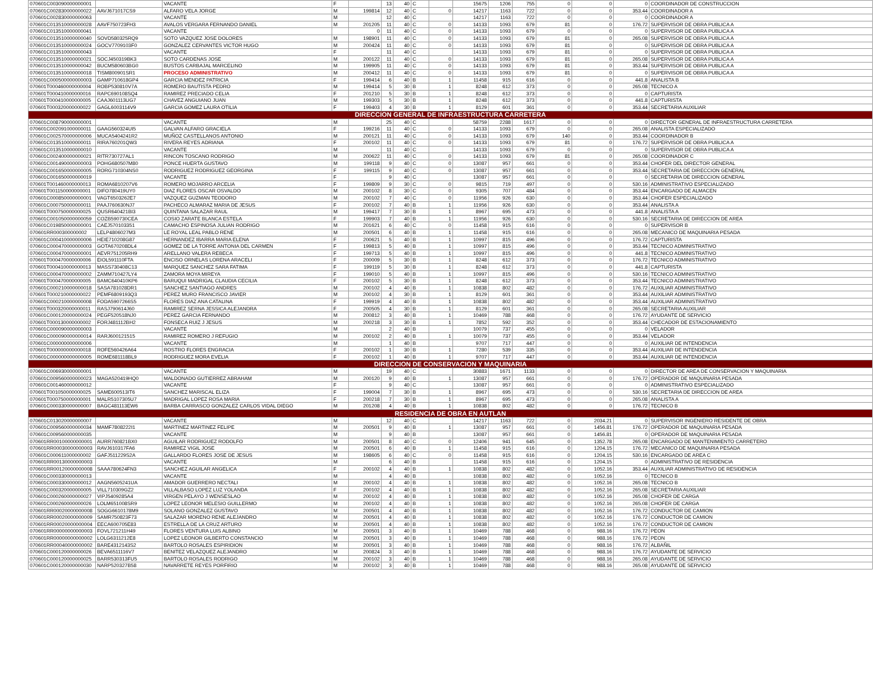| 070601C003090000000001 | | VACANTE | F | | 13 | 40 | C | | 15675 | 1206 | 755 | 0 | 0 | 0 | COORDINADOR DE CONSTRUCCION |
| 070601C002830000000022 | AAVJ671017CS9 | ALFARO VELA JORGE | M | 199814 | 12 | 40 | C | 0 | 14217 | 1163 | 722 | 0 | 0 | 353.44 | COORDINADOR A |
| 070601C002830000000063 | | VACANTE | M | | 12 | 40 | C | | 14217 | 1163 | 722 | 0 | 0 | 0 | COORDINADOR A |
| 070601C013510000000028 | AAVF750723FH3 | AVALOS VERGARA FERNANDO DANIEL | M | 201205 | 11 | 40 | C | 0 | 14133 | 1093 | 679 | 81 | 0 | 176.72 | SUPERVISOR DE OBRA PUBLICA A |
| 070601C013510000000041 | | VACANTE | | 0 | 11 | 40 | C | 0 | 14133 | 1093 | 679 | 0 | 0 | 0 | SUPERVISOR DE OBRA PUBLICA A |
| 070601C013510000000040 | SOVD580325RQ9 | SOTO VAZQUEZ JOSE DOLORES | M | 198901 | 11 | 40 | C | 0 | 14133 | 1093 | 679 | 81 | 0 | 265.08 | SUPERVISOR DE OBRA PUBLICA A |
| 070601C013510000000024 | GOCV7709103F0 | GONZALEZ CERVANTES VICTOR HUGO | M | 200424 | 11 | 40 | C | 0 | 14133 | 1093 | 679 | 81 | 0 | 0 | SUPERVISOR DE OBRA PUBLICA A |
| 070601C013510000000043 | | VACANTE | F | | 11 | 40 | C | | 14133 | 1093 | 679 | 81 | 0 | 0 | SUPERVISOR DE OBRA PUBLICA A |
| 070601C013510000000021 | SOCJ450319BK3 | SOTO CARDENAS JOSE | M | 200122 | 11 | 40 | C | 0 | 14133 | 1093 | 679 | 81 | 0 | 265.08 | SUPERVISOR DE OBRA PUBLICA A |
| 070601C013510000000042 | BUCM580603BG0 | BUSTOS CARBAJAL MARCELINO | M | 199905 | 11 | 40 | C | 0 | 14133 | 1093 | 679 | 81 | 0 | 353.44 | SUPERVISOR DE OBRA PUBLICA A |
| 070601C013510000000018 | TISM800901SR1 | PROCESO ADMINISTRATIVO | M | 200412 | 11 | 40 | C | 0 | 14133 | 1093 | 679 | 81 | 0 | 0 | SUPERVISOR DE OBRA PUBLICA A |
| 070601C000500000000003 | GAMP710618GP4 | GARCIA MENDEZ PATRICIA | F | 199414 | 6 | 40 | B | 1 | 11458 | 915 | 616 | 0 | 0 | 441.8 | ANALISTA B |
| 070601T000460000000004 | ROBP530810V7A | ROMERO BAUTISTA PEDRO | M | 199414 | 5 | 30 | B | 1 | 8248 | 612 | 373 | 0 | 0 | 265.08 | TECNICO A |
| 070601T000410000000016 | RAPC690108SQ4 | RAMIREZ PRECIADO CELIA | F | 201210 | 5 | 30 | B | 1 | 8248 | 612 | 373 | 0 | 0 | 0 | CAPTURISTA |
| 070601T000410000000005 | CAAJ601113UG7 | CHAVEZ ANGUIANO JUAN | M | 199303 | 5 | 30 | B | 1 | 8248 | 612 | 373 | 0 | 0 | 441.8 | CAPTURISTA |
| 070601T000320000000022 | GAGL6003114V9 | GARCIA GOMEZ LAURA OTILIA | F | 199403 | 4 | 30 | B | 1 | 8129 | 601 | 361 | 0 | 0 | 353.44 | SECRETARIA AUXILIAR |
| DIRECCION GENERAL DE INFRAESTRUCTURA CARRETERA | | | | | | | | | | | | | | | |
| 070601C008790000000001 | | VACANTE | M | | 25 | 40 | C | | 58759 | 2288 | 1617 | 0 | 0 | 0 | DIRECTOR GENERAL DE INFRAESTRUCTURA CARRETERA |
| 070601C002091000000011 | GAAG560324UI5 | GALVAN ALFARO GRACIELA | F | 199216 | 11 | 40 | C | 0 | 14133 | 1093 | 679 | 0 | 0 | 265.08 | ANALISTA ESPECIALIZADO |
| 070601C002570000000006 | MUCA5404241R2 | MUÑOZ CASTELLANOS ANTONIO | M | 200121 | 11 | 40 | C | 0 | 14133 | 1093 | 679 | 140 | 0 | 353.44 | COORDINADOR B |
| 070601C013510000000011 | RIRA760201QW3 | RIVERA REYES ADRIANA | F | 200102 | 11 | 40 | C | 0 | 14133 | 1093 | 679 | 81 | 0 | 176.72 | SUPERVISOR DE OBRA PUBLICA A |
| 070601C013510000000010 | | VACANTE | M | | 11 | 40 | C | | 14133 | 1093 | 679 | 0 | 0 | 0 | SUPERVISOR DE OBRA PUBLICA A |
| 070601C002400000000021 | RITR730727AL1 | RINCON TOSCANO RODRIGO | M | 200622 | 11 | 40 | C | 0 | 14133 | 1093 | 679 | 81 | 0 | 265.08 | COORDINADOR C |
| 070601C001490000000003 | POHG680507M80 | PONCE HUERTA GUSTAVO | M | 199118 | 9 | 40 | C | 0 | 13087 | 957 | 661 | 0 | 0 | 353.44 | CHOFER DEL DIRECTOR GENERAL |
| 070601C001650000000005 | RORG710304NS0 | RODRIGUEZ RODRIGUEZ GEORGINA | F | 199115 | 9 | 40 | C | 0 | 13087 | 957 | 661 | 0 | 0 | 353.44 | SECRETARIA DE DIRECCION GENERAL |
| 070601C001650000000019 | | VACANTE | F | | 9 | 40 | C | | 13087 | 957 | 661 | 0 | 0 | 0 | SECRETARIA DE DIRECCION GENERAL |
| 070601T001460000000013 | ROMA6810207V6 | ROMERO MOJARRO ARCELIA | F | 199809 | 9 | 30 | C | 0 | 9815 | 719 | 497 | 0 | 0 | 530.16 | ADMINISTRATIVO ESPECIALIZADO |
| 070601T001150000000001 | DIFO780419UY0 | DIAZ FLORES OSCAR OSVALDO | M | 200102 | 8 | 30 | C | 0 | 9305 | 707 | 484 | 0 | 0 | 353.44 | ENCARGADO DE ALMACEN |
| 070601C000850000000001 | VAGT6503262E7 | VAZQUEZ GUZMAN TEODORO | M | 200102 | 7 | 40 | C | 0 | 11956 | 926 | 630 | 0 | 0 | 353.44 | CHOFER ESPECIALIZADO |
| 070601C000750000000011 | PAAJ760630NJ7 | PACHECO ALMARAZ MARIA DE JESUS | F | 200102 | 7 | 40 | B | 1 | 11956 | 926 | 630 | 0 | 0 | 353.44 | ANALISTA A |
| 070601T000750000000025 | QUSR640421BI3 | QUINTANA SALAZAR RAUL | M | 199417 | 7 | 30 | B | 1 | 8967 | 695 | 473 | 0 | 0 | 441.8 | ANALISTA A |
| 070601C001050000000059 | COZB590730CEA | COSIO ZARATE BLANCA ESTELA | F | 199903 | 7 | 40 | B | 1 | 11956 | 926 | 630 | 0 | 0 | 530.16 | SECRETARIA DE DIRECCION DE AREA |
| 070601C019850000000001 | CAEJ570103351 | CAMACHO ESPINOSA JULIAN RODRIGO | M | 201621 | 6 | 40 | C | 0 | 11458 | 915 | 616 | 0 | 0 | 0 | SUPERVISOR B |
| 070601RR000300000002 | LELP4806027M3 | LE ROYAL LEAL PABLO RENE | M | 200501 | 6 | 40 | B | 1 | 11458 | 915 | 616 | 0 | 0 | 265.08 | MECANICO DE MAQUINARIA PESADA |
| 070601C000410000000006 | HEIE710208G87 | HERNANDEZ IBARRA MARIA ELENA | F | 200621 | 5 | 40 | B | 1 | 10997 | 815 | 496 | 0 | 0 | 176.72 | CAPTURISTA |
| 070601C000470000000003 | GOTA670208DL4 | GOMEZ DE LA TORRE ANTONIA DEL CARMEN | F | 199813 | 5 | 40 | B | 1 | 10997 | 815 | 496 | 0 | 0 | 353.44 | TECNICO ADMINISTRATIVO |
| 070601C000470000000001 | AEVR751205RH9 | ARELLANO VALERA REBECA | F | 199713 | 5 | 40 | B | 1 | 10997 | 815 | 496 | 0 | 0 | 441.8 | TECNICO ADMINISTRATIVO |
| 070601T000470000000006 | EIOL591110FTA | ENCISO ORNELAS LORENA ARACELI | F | 200009 | 5 | 30 | B | 1 | 8248 | 612 | 373 | 0 | 0 | 176.72 | TECNICO ADMINISTRATIVO |
| 070601T000410000000013 | MASS730408C13 | MARQUEZ SANCHEZ SARA FATIMA | F | 199119 | 5 | 30 | B | 1 | 8248 | 612 | 373 | 0 | 0 | 441.8 | CAPTURISTA |
| 070601C000470000000002 | ZAMM710427LY4 | ZAMORA MOYA MIREYA | F | 199010 | 5 | 40 | B | 1 | 10997 | 815 | 496 | 0 | 0 | 530.16 | TECNICO ADMINISTRATIVO |
| 070601T000470000000005 | BAMC640410KP6 | BARUQUI MADRIGAL CLAUDIA CECILIA | F | 200102 | 5 | 30 | B | 1 | 8248 | 612 | 373 | 0 | 0 | 353.44 | TECNICO ADMINISTRATIVO |
| 070601C000210000000018 | SASA781028DR1 | SANCHEZ SANTIAGO ANDRES | M | 200102 | 4 | 40 | B | 1 | 10838 | 802 | 482 | 0 | 0 | 176.72 | AUXILIAR ADMINISTRATIVO |
| 070601T000210000000022 | PEMF6809193Q3 | PEREZ MURO FRANCISCO JAVIER | M | 200102 | 4 | 30 | B | 1 | 8129 | 601 | 361 | 0 | 0 | 353.44 | AUXILIAR ADMINISTRATIVO |
| 070601C000210000000008 | FODA5907266S5 | FLORES DIAZ ANA CATALINA | F | 199919 | 4 | 40 | B | 1 | 10838 | 802 | 482 | 0 | 0 | 353.44 | AUXILIAR ADMINISTRATIVO |
| 070601T000320000000011 | RASJ790614J60 | RAMIREZ SERNA JESSICA ALEJANDRA | F | 200505 | 4 | 30 | B | 1 | 8129 | 601 | 361 | 0 | 0 | 265.08 | SECRETARIA AUXILIAR |
| 070601C000120000000024 | PEGF520518NJ0 | PEREZ GARCIA FERNANDO | M | 200812 | 3 | 40 | B | 1 | 10469 | 788 | 468 | 0 | 0 | 176.72 | AYUDANTE DE SERVICIO |
| 070601T000130000000002 | FORJ481112BH2 | FONSECA RUIZ J JESUS | M | 200218 | 3 | 30 | B | 1 | 7852 | 592 | 352 | 0 | 0 | 353.44 | CHECADOR DE ESTACIONAMIENTO |
| 070601C000090000000003 | | VACANTE | M | | 2 | 40 | B | | 10079 | 737 | 455 | 0 | 0 | 0 | VELADOR |
| 070601C000090000000014 | RARJ600121515 | RAMIREZ ROMERO J REFUGIO | M | 200102 | 2 | 40 | B | 1 | 10079 | 737 | 455 | 0 | 0 | 353.44 | VELADOR |
| 070601C000000000000006 | | VACANTE | M | | 1 | 40 | B | | 9707 | 717 | 447 | 0 | 0 | 0 | AUXILIAR DE INTENDENCIA |
| 070601T000000000000018 | ROFE560426A64 | ROSTRO FLORES ENGRACIA | F | 200102 | 1 | 30 | B | 1 | 7280 | 539 | 335 | 0 | 0 | 353.44 | AUXILIAR DE INTENDENCIA |
| 070601C000000000000005 | ROME681118BL9 | RODRIGUEZ MORA EVELIA | F | 200102 | 1 | 40 | B | 1 | 9707 | 717 | 447 | 0 | 0 | 353.44 | AUXILIAR DE INTENDENCIA |
| DIRECCION DE CONSERVACION Y MAQUINARIA | | | | | | | | | | | | | | | |
| 070601C006930000000001 | | VACANTE | M | | 19 | 40 | C | | 30883 | 1671 | 1133 | 0 | 0 | 0 | DIRECTOR DE AREA DE CONSERVACION Y MAQUINARIA |
| 070601C009560000000023 | MAGA520419HQ0 | MALDONADO GUTIERREZ ABRAHAM | M | 200120 | 9 | 40 | B | 1 | 13087 | 957 | 661 | 0 | 0 | 176.72 | OPERADOR DE MAQUINARIA PESADA |
| 070601C001460000000012 | | VACANTE | F | | 9 | 40 | C | | 13087 | 957 | 661 | 0 | 0 | 0 | ADMINISTRATIVO ESPECIALIZADO |
| 070601T001050000000025 | SAME600513IT6 | SANCHEZ MARISCAL ELIZA | F | 199004 | 7 | 30 | B | 1 | 8967 | 695 | 473 | 0 | 0 | 530.16 | SECRETARIA DE DIRECCION DE AREA |
| 070601T000750000000001 | MALR5107305U7 | MADRIGAL LOPEZ ROSA MARIA | F | 200218 | 7 | 30 | B | 1 | 8967 | 695 | 473 | 0 | 0 | 265.08 | ANALISTA A |
| 070601C000330000000007 | BAGC481113EW6 | BARBA CARRASCO GONZALEZ CARLOS VIDAL DIEGO | M | 201208 | 4 | 40 | B | 1 | 10838 | 802 | 482 | 0 | 0 | 176.72 | TECNICO B |
| RESIDENCIA DE OBRA EN AUTLAN | | | | | | | | | | | | | | | |
| 070601C013020000000007 | | VACANTE | M | | 12 | 40 | C | | 14217 | 1163 | 722 | 0 | 2034.21 | 0 | SUPERVISOR INGENIERO RESIDENTE DE OBRA |
| 070601C009560000000034 | MAMF7808222I1 | MARTINEZ MARTINEZ FELIPE | M | 200501 | 9 | 40 | B | 1 | 13087 | 957 | 661 | 0 | 1456.81 | 176.72 | OPERADOR DE MAQUINARIA PESADA |
| 070601C009560000000035 | | VACANTE | M | | 9 | 40 | B | | 13087 | 957 | 661 | 0 | 1456.81 | 0 | OPERADOR DE MAQUINARIA PESADA |
| 070601RR00100000000001 | AURR760821BX0 | AGUILAR RODRIGUEZ RODOLFO | M | 200501 | 8 | 40 | C | 0 | 12406 | 941 | 645 | 0 | 1352.78 | 265.08 | ENCARGADO DE MANTENIMIENTO CARRETERO |
| 070601RR00030000000003 | RAVJ610317FA6 | RAMIREZ VIGIL JOSE | M | 200501 | 6 | 40 | B | 1 | 11458 | 915 | 616 | 0 | 1204.15 | 176.72 | MECANICO DE MAQUINARIA PESADA |
| 070601C000611000000002 | GAFJ511229S2A | GALLARDO FLORES JOSE DE JESUS | M | 198605 | 6 | 40 | C | 0 | 11458 | 915 | 616 | 0 | 1204.15 | 530.16 | ENCARGADO DE AREA C |
| 070601RR00130000000003 | | VACANTE | M | | 6 | 40 | B | | 11458 | 915 | 616 | 0 | 1204.15 | 0 | ADMINISTRATIVO DE RESIDENCIA |
| 070601RR00120000000008 | SAAA780624FN3 | SANCHEZ AGUILAR ANGELICA | F | 200102 | 4 | 40 | B | 1 | 10838 | 802 | 482 | 0 | 1052.16 | 353.44 | AUXILIAR ADMINISTRATIVO DE RESIDENCIA |
| 070601C000330000000013 | | VACANTE | M | | 4 | 40 | B | | 10838 | 802 | 482 | 0 | 1052.16 | 0 | TECNICO B |
| 070601C000330000000012 | AAGN5605241UA | AMADOR GUERRERO NECTALI | M | 200102 | 4 | 40 | B | 1 | 10838 | 802 | 482 | 0 | 1052.16 | 265.08 | TECNICO B |
| 070601C000320000000005 | VILL710309GZ2 | VILLALBASO LOPEZ LUZ YOLANDA | F | 200102 | 4 | 40 | B | 1 | 10838 | 802 | 482 | 0 | 1052.16 | 265.08 | SECRETARIA AUXILIAR |
| 070601C000260000000027 | VIPJ5409285A4 | VIRGEN PELAYO J WENSESLAO | M | 200102 | 4 | 40 | B | 1 | 10838 | 802 | 482 | 0 | 1052.16 | 265.08 | CHOFER DE CARGA |
| 070601C000260000000026 | LOLM651008SR9 | LOPEZ LEONOR MELESIO GUILLERMO | M | 200102 | 4 | 40 | B | 1 | 10838 | 802 | 482 | 0 | 1052.16 | 265.08 | CHOFER DE CARGA |
| 070601RR00020000000008 | SOGG6610178M9 | SOLANO GONZALEZ GUSTAVO | M | 200501 | 4 | 40 | B | 1 | 10838 | 802 | 482 | 0 | 1052.16 | 176.72 | CONDUCTOR DE CAMION |
| 070601RR00020000000009 | SAMR750823F73 | SALAZAR MORENO RENE ALEJANDRO | M | 200501 | 4 | 40 | B | 1 | 10838 | 802 | 482 | 0 | 1052.16 | 176.72 | CONDUCTOR DE CAMION |
| 070601RR00020000000004 | EECA600705E83 | ESTRELLA DE LA CRUZ ARTURO | M | 200501 | 4 | 40 | B | 1 | 10838 | 802 | 482 | 0 | 1052.16 | 176.72 | CONDUCTOR DE CAMION |
| 070601RR00000000000003 | FOVL721211H49 | FLORES VENTURA LUIS ALBINO | M | 200501 | 3 | 40 | B | 1 | 10469 | 788 | 468 | 0 | 988.16 | 176.72 | PEON |
| 070601RR00000000000002 | LOLG6311212E8 | LOPEZ LEONOR GILBERTO CONSTANCIO | M | 200501 | 3 | 40 | B | 1 | 10469 | 788 | 468 | 0 | 988.16 | 176.72 | PEON |
| 070601RR00040000000002 | BARE4312143S2 | BARTOLO ROSALES ESPIRIDION | M | 200501 | 3 | 40 | B | 1 | 10469 | 788 | 468 | 0 | 988.16 | 176.72 | ALBAÑIL |
| 070601C000120000000026 | BEVA6511116V7 | BENITEZ VELAZQUEZ ALEJANDRO | M | 200824 | 3 | 40 | B | 1 | 10469 | 788 | 468 | 0 | 988.16 | 176.72 | AYUDANTE DE SERVICIO |
| 070601C000120000000025 | BARR530313FU5 | BARTOLO ROSALES RODRIGO | M | 200102 | 3 | 40 | B | 1 | 10469 | 788 | 468 | 0 | 988.16 | 265.08 | AYUDANTE DE SERVICIO |
| 070601C000120000000030 | NARP520327B58 | NAVARRETE REYES PORFIRIO | M | 200102 | 3 | 40 | B | 1 | 10469 | 788 | 468 | 0 | 988.16 | 265.08 | AYUDANTE DE SERVICIO |